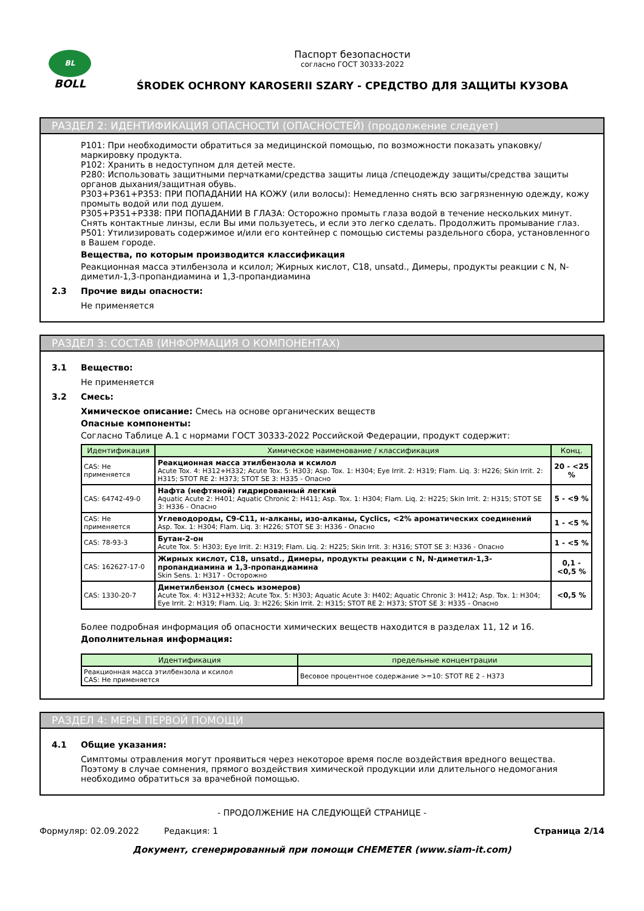BL
BOLL
Паспорт безопасности
согласно ГОСТ 30333-2022
ŚRODEK OCHRONY KAROSERII SZARY - СРЕДСТВО ДЛЯ ЗАЩИТЫ КУЗОВА
РАЗДЕЛ 2: ИДЕНТИФИКАЦИЯ ОПАСНОСТИ (ОПАСНОСТЕЙ) (продолжение следует)
P101: При необходимости обратиться за медицинской помощью, по возможности показать упаковку/маркировку продукта.
P102: Хранить в недоступном для детей месте.
P280: Использовать защитными перчатками/средства защиты лица /спецодежду защиты/средства защиты органов дыхания/защитная обувь.
P303+P361+P353: ПРИ ПОПАДАНИИ НА КОЖУ (или волосы): Немедленно снять всю загрязненную одежду, кожу промыть водой или под душем.
P305+P351+P338: ПРИ ПОПАДАНИИ В ГЛАЗА: Осторожно промыть глаза водой в течение нескольких минут. Снять контактные линзы, если Вы ими пользуетесь, и если это легко сделать. Продолжить промывание глаз.
P501: Утилизировать содержимое и/или его контейнер с помощью системы раздельного сбора, установленного в Вашем городе.
Вещества, по которым производится классификация
Реакционная масса этилбензола и ксилол; Жирных кислот, C18, unsatd., Димеры, продукты реакции с N, N-диметил-1,3-пропандиамина и 1,3-пропандиамина
2.3 Прочие виды опасности:
Не применяется
РАЗДЕЛ 3: СОСТАВ (ИНФОРМАЦИЯ О КОМПОНЕНТАХ)
3.1 Вещество:
Не применяется
3.2 Смесь:
Химическое описание: Смесь на основе органических веществ
Опасные компоненты:
Согласно Таблице А.1 с нормами ГОСТ 30333-2022 Российской Федерации, продукт содержит:
| Идентификация | Химическое наименование / классификация | Конц. |
| --- | --- | --- |
| CAS: Не применяется | Реакционная масса этилбензола и ксилол Acute Tox. 4: H312+H332; Acute Tox. 5: H303; Asp. Tox. 1: H304; Eye Irrit. 2: H319; Flam. Liq. 3: H226; Skin Irrit. 2: H315; STOT RE 2: H373; STOT SE 3: H335 - Опасно | 20 - <25 % |
| CAS: 64742-49-0 | Нафта (нефтяной) гидрированный легкий Aquatic Acute 2: H401; Aquatic Chronic 2: H411; Asp. Tox. 1: H304; Flam. Liq. 2: H225; Skin Irrit. 2: H315; STOT SE 3: H336 - Опасно | 5 - <9 % |
| CAS: Не применяется | Углеводороды, C9-C11, н-алканы, изо-алканы, Cyclics, <2% ароматических соединений Asp. Tox. 1: H304; Flam. Liq. 3: H226; STOT SE 3: H336 - Опасно | 1 - <5 % |
| CAS: 78-93-3 | Бутан-2-он Acute Tox. 5: H303; Eye Irrit. 2: H319; Flam. Liq. 2: H225; Skin Irrit. 3: H316; STOT SE 3: H336 - Опасно | 1 - <5 % |
| CAS: 162627-17-0 | Жирных кислот, C18, unsatd., Димеры, продукты реакции с N, N-диметил-1,3-пропандиамина и 1,3-пропандиамина Skin Sens. 1: H317 - Осторожно | 0,1 - <0,5 % |
| CAS: 1330-20-7 | Диметилбензол (смесь изомеров) Acute Tox. 4: H312+H332; Acute Tox. 5: H303; Aquatic Acute 3: H402; Aquatic Chronic 3: H412; Asp. Tox. 1: H304; Eye Irrit. 2: H319; Flam. Liq. 3: H226; Skin Irrit. 2: H315; STOT RE 2: H373; STOT SE 3: H335 - Опасно | <0,5 % |
Более подробная информация об опасности химических веществ находится в разделах 11, 12 и 16.
Дополнительная информация:
| Идентификация | предельные концентрации |
| --- | --- |
| Реакционная масса этилбензола и ксилол CAS: Не применяется | Весовое процентное содержание >=10: STOT RE 2 - H373 |
РАЗДЕЛ 4: МЕРЫ ПЕРВОЙ ПОМОЩИ
4.1 Общие указания:
Симптомы отравления могут проявиться через некоторое время после воздействия вредного вещества. Поэтому в случае сомнения, прямого воздействия химической продукции или длительного недомогания необходимо обратиться за врачебной помощью.
- ПРОДОЛЖЕНИЕ НА СЛЕДУЮЩЕЙ СТРАНИЦЕ -
Формуляр: 02.09.2022 Редакция: 1 Страница 2/14
Документ, сгенерированный при помощи CHEMETER (www.siam-it.com)